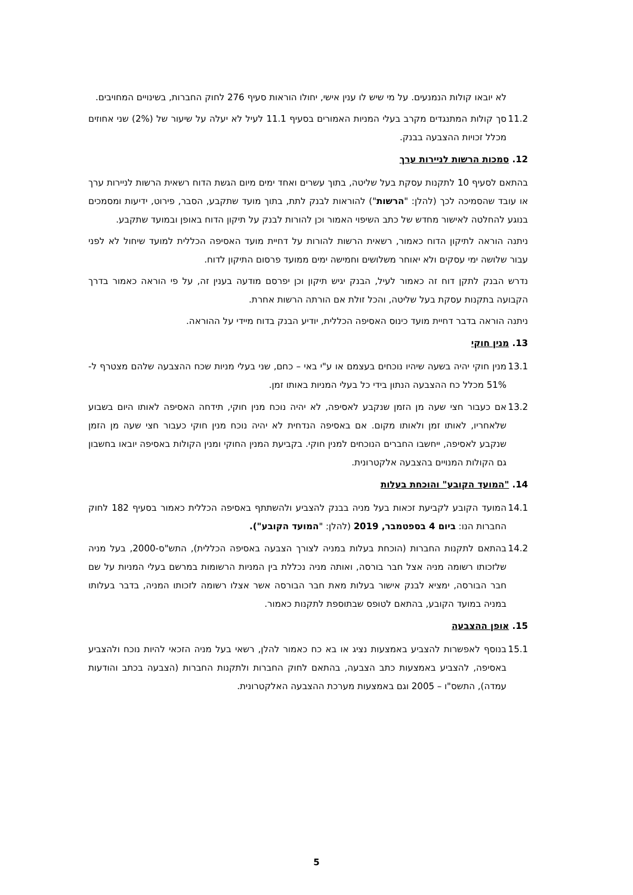לא יובאו קולות הנמנעים. על מי שיש לו ענין אישי, יחולו הוראות סעיף 276 לחוק החברות, בשינויים המחויבים.
11.2 סך קולות המתנגדים מקרב בעלי המניות האמורים בסעיף 11.1 לעיל לא יעלה על שיעור של (2%) שני אחוזים מכלל זכויות ההצבעה בבנק.
12. סמכות הרשות לניירות ערך
בהתאם לסעיף 10 לתקנות עסקת בעל שליטה, בתוך עשרים ואחד ימים מיום הגשת הדוח רשאית הרשות לניירות ערך או עובד שהסמיכה לכך (להלן: "הרשות") להוראות לבנק לתת, בתוך מועד שתקבע, הסבר, פירוט, ידיעות ומסמכים בנוגע להחלטה לאישור מחדש של כתב השיפוי האמור וכן להורות לבנק על תיקון הדוח באופן ובמועד שתקבע.
ניתנה הוראה לתיקון הדוח כאמור, רשאית הרשות להורות על דחיית מועד האסיפה הכללית למועד שיחול לא לפני עבור שלושה ימי עסקים ולא יאוחר משלושים וחמישה ימים ממועד פרסום התיקון לדוח.
נדרש הבנק לתקן דוח זה כאמור לעיל, הבנק יגיש תיקון וכן יפרסם מודעה בענין זה, על פי הוראה כאמור בדרך הקבועה בתקנות עסקת בעל שליטה, והכל זולת אם הורתה הרשות אחרת.
ניתנה הוראה בדבר דחיית מועד כינוס האסיפה הכללית, יודיע הבנק בדוח מיידי על ההוראה.
13. מנין חוקי
13.1 מנין חוקי יהיה בשעה שיהיו נוכחים בעצמם או ע"י באי – כחם, שני בעלי מניות שכח ההצבעה שלהם מצטרף ל- 51% מכלל כח ההצבעה הנתון בידי כל בעלי המניות באותו זמן.
13.2 אם כעבור חצי שעה מן הזמן שנקבע לאסיפה, לא יהיה נוכח מנין חוקי, תידחה האסיפה לאותו היום בשבוע שלאחריו, לאותו זמן ולאותו מקום. אם באסיפה הנדחית לא יהיה נוכח מנין חוקי כעבור חצי שעה מן הזמן שנקבע לאסיפה, ייחשבו החברים הנוכחים למנין חוקי. בקביעת המנין החוקי ומנין הקולות באסיפה יובאו בחשבון גם הקולות המנויים בהצבעה אלקטרונית.
14. "המועד הקובע" והוכחת בעלות
14.1 המועד הקובע לקביעת זכאות בעל מניה בבנק להצביע ולהשתתף באסיפה הכללית כאמור בסעיף 182 לחוק החברות הנו: ביום 4 בספטמבר, 2019 (להלן: "המועד הקובע").
14.2 בהתאם לתקנות החברות (הוכחת בעלות במניה לצורך הצבעה באסיפה הכללית), התש"ס-2000, בעל מניה שלזכותו רשומה מניה אצל חבר בורסה, ואותה מניה נכללת בין המניות הרשומות במרשם בעלי המניות על שם חבר הבורסה, ימציא לבנק אישור בעלות מאת חבר הבורסה אשר אצלו רשומה לזכותו המניה, בדבר בעלותו במניה במועד הקובע, בהתאם לטופס שבתוספת לתקנות כאמור.
15. אופן ההצבעה
15.1 בנוסף לאפשרות להצביע באמצעות נציג או בא כח כאמור להלן, רשאי בעל מניה הזכאי להיות נוכח ולהצביע באסיפה, להצביע באמצעות כתב הצבעה, בהתאם לחוק החברות ולתקנות החברות (הצבעה בכתב והודעות עמדה), התשס"ו – 2005 וגם באמצעות מערכת ההצבעה האלקטרונית.
5